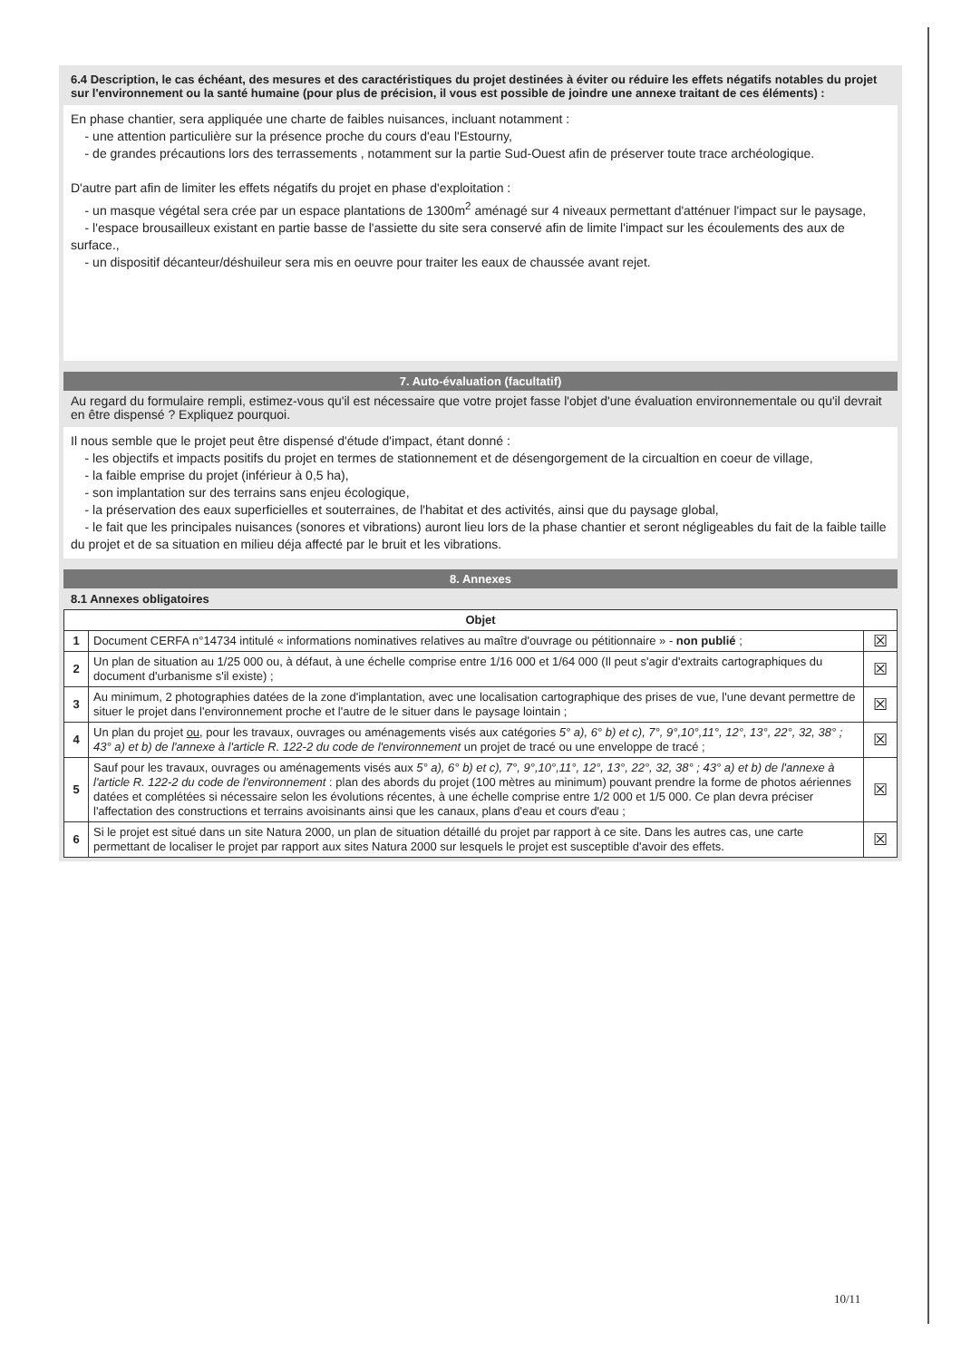6.4 Description, le cas échéant, des mesures et des caractéristiques du projet destinées à éviter ou réduire les effets négatifs notables du projet sur l'environnement ou la santé humaine (pour plus de précision, il vous est possible de joindre une annexe traitant de ces éléments) :
En phase chantier, sera appliquée une charte de faibles nuisances, incluant notamment :
- une attention particulière sur la présence proche du cours d'eau l'Estourny,
- de grandes précautions lors des terrassements , notamment sur la partie Sud-Ouest afin de préserver toute trace archéologique.
D'autre part afin de limiter les effets négatifs du projet en phase d'exploitation :
- un masque végétal sera crée par un espace plantations de 1300m<sup>2</sup> aménagé sur 4 niveaux permettant d'atténuer l'impact sur le paysage,
- l'espace brousailleux existant en partie basse de l'assiette du site sera conservé afin de limite l'impact sur les écoulements des aux de surface.,
- un dispositif décanteur/déshuileur sera mis en oeuvre pour traiter les eaux de chaussée avant rejet.
7. Auto-évaluation (facultatif)
Au regard du formulaire rempli, estimez-vous qu'il est nécessaire que votre projet fasse l'objet d'une évaluation environnementale ou qu'il devrait en être dispensé ? Expliquez pourquoi.
Il nous semble que le projet peut être dispensé d'étude d'impact, étant donné :
- les objectifs et impacts positifs du projet en termes de stationnement et de désengorgement de la circualtion en coeur de village,
- la faible emprise du projet (inférieur à 0,5 ha),
- son implantation sur des terrains sans enjeu écologique,
- la préservation des eaux superficielles et souterraines, de l'habitat et des activités, ainsi que du paysage global,
- le fait que les principales nuisances (sonores et vibrations) auront lieu lors de la phase chantier et seront négligeables du fait de la faible taille du projet et de sa situation en milieu déja affecté par le bruit et les vibrations.
8. Annexes
8.1 Annexes obligatoires
| Objet | | |
| --- | --- | --- |
| 1 | Document CERFA n°14734 intitulé « informations nominatives relatives au maître d'ouvrage ou pétitionnaire » - non publié ; | ☒ |
| 2 | Un plan de situation au 1/25 000 ou, à défaut, à une échelle comprise entre 1/16 000 et 1/64 000 (Il peut s'agir d'extraits cartographiques du document d'urbanisme s'il existe) ; | ☒ |
| 3 | Au minimum, 2 photographies datées de la zone d'implantation, avec une localisation cartographique des prises de vue, l'une devant permettre de situer le projet dans l'environnement proche et l'autre de le situer dans le paysage lointain ; | ☒ |
| 4 | Un plan du projet ou , pour les travaux, ouvrages ou aménagements visés aux catégories 5° a), 6° b) et c), 7°, 9°,10°,11°, 12°, 13°, 22°, 32, 38° ; 43° a) et b) de l'annexe à l'article R. 122-2 du code de l'environnement un projet de tracé ou une enveloppe de tracé ; | ☒ |
| 5 | Sauf pour les travaux, ouvrages ou aménagements visés aux 5° a), 6° b) et c), 7°, 9°,10°,11°, 12°, 13°, 22°, 32, 38° ; 43° a) et b) de l'annexe à l'article R. 122-2 du code de l'environnement : plan des abords du projet (100 mètres au minimum) pouvant prendre la forme de photos aériennes datées et complétées si nécessaire selon les évolutions récentes, à une échelle comprise entre 1/2 000 et 1/5 000. Ce plan devra préciser l'affectation des constructions et terrains avoisinants ainsi que les canaux, plans d'eau et cours d'eau ; | ☒ |
| 6 | Si le projet est situé dans un site Natura 2000, un plan de situation détaillé du projet par rapport à ce site. Dans les autres cas, une carte permettant de localiser le projet par rapport aux sites Natura 2000 sur lesquels le projet est susceptible d'avoir des effets. | ☒ |
10/11